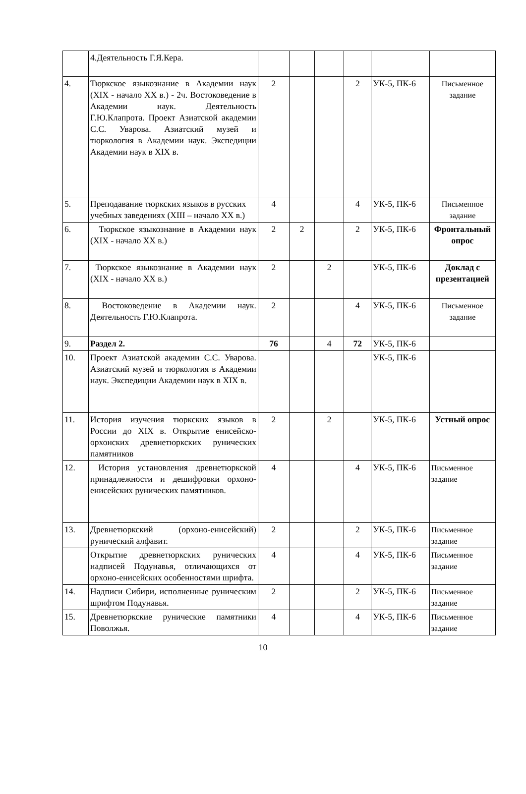| | 4.Деятельность Г.Я.Кера. | | | | | | |
| 4. | Тюркское языкознание в Академии наук (XIX - начало XX в.) - 2ч. Востоковедение в Академии наук. Деятельность Г.Ю.Клапрота. Проект Азиатской академии С.С. Уварова. Азиатский музей и тюркология в Академии наук. Экспедиции Академии наук в XIX в. | 2 | | | 2 | УК-5, ПК-6 | Письменное задание |
| 5. | Преподавание тюркских языков в русских учебных заведениях (XIII – начало XX в.) | 4 | | | 4 | УК-5, ПК-6 | Письменное задание |
| 6. | Тюркское языкознание в Академии наук (XIX - начало XX в.) | 2 | 2 | | 2 | УК-5, ПК-6 | Фронтальный опрос |
| 7. | Тюркское языкознание в Академии наук (XIX - начало XX в.) | 2 | | 2 | | УК-5, ПК-6 | Доклад с презентацией |
| 8. | Востоковедение в Академии наук. Деятельность Г.Ю.Клапрота. | 2 | | | 4 | УК-5, ПК-6 | Письменное задание |
| 9. | Раздел 2. | 76 | | 4 | 72 | УК-5, ПК-6 | |
| 10. | Проект Азиатской академии С.С. Уварова. Азиатский музей и тюркология в Академии наук. Экспедиции Академии наук в XIX в. | | | | | УК-5, ПК-6 | |
| 11. | История изучения тюркских языков в России до XIX в. Открытие енисейско-орхонских древнетюркских рунических памятников | 2 | | 2 | | УК-5, ПК-6 | Устный опрос |
| 12. | История установления древнетюркской принадлежности и дешифровки орхоно-енисейских рунических памятников. | 4 | | | 4 | УК-5, ПК-6 | Письменное задание |
| 13. | Древнетюркский (орхоно-енисейский) рунический алфавит. | 2 | | | 2 | УК-5, ПК-6 | Письменное задание |
| | Открытие древнетюркских рунических надписей Подунавья, отличающихся от орхоно-енисейских особенностями шрифта. | 4 | | | 4 | УК-5, ПК-6 | Письменное задание |
| 14. | Надписи Сибири, исполненные руническим шрифтом Подунавья. | 2 | | | 2 | УК-5, ПК-6 | Письменное задание |
| 15. | Древнетюркские рунические памятники Поволжья. | 4 | | | 4 | УК-5, ПК-6 | Письменное задание |
10